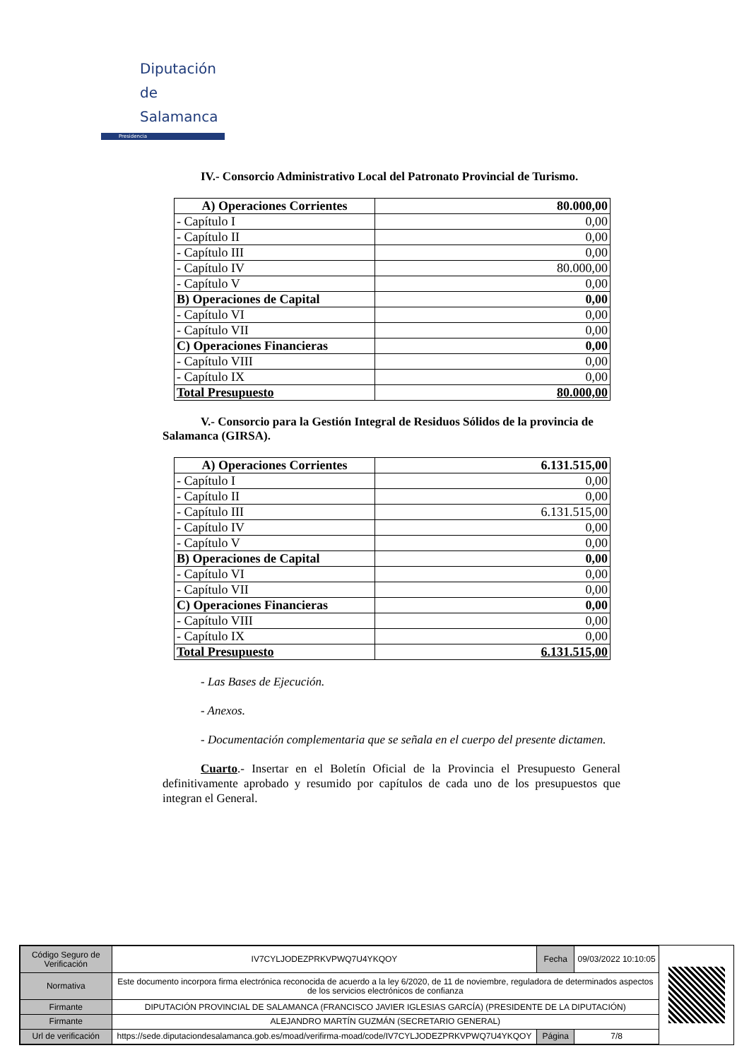Diputación
de Salamanca
Presidencia
IV.- Consorcio Administrativo Local del Patronato Provincial de Turismo.
| A) Operaciones Corrientes | 80.000,00 |
| - Capítulo I | 0,00 |
| - Capítulo II | 0,00 |
| - Capítulo III | 0,00 |
| - Capítulo IV | 80.000,00 |
| - Capítulo V | 0,00 |
| B) Operaciones de Capital | 0,00 |
| - Capítulo VI | 0,00 |
| - Capítulo VII | 0,00 |
| C) Operaciones Financieras | 0,00 |
| - Capítulo VIII | 0,00 |
| - Capítulo IX | 0,00 |
| Total Presupuesto | 80.000,00 |
V.- Consorcio para la Gestión Integral de Residuos Sólidos de la provincia de Salamanca (GIRSA).
| A) Operaciones Corrientes | 6.131.515,00 |
| - Capítulo I | 0,00 |
| - Capítulo II | 0,00 |
| - Capítulo III | 6.131.515,00 |
| - Capítulo IV | 0,00 |
| - Capítulo V | 0,00 |
| B) Operaciones de Capital | 0,00 |
| - Capítulo VI | 0,00 |
| - Capítulo VII | 0,00 |
| C) Operaciones Financieras | 0,00 |
| - Capítulo VIII | 0,00 |
| - Capítulo IX | 0,00 |
| Total Presupuesto | 6.131.515,00 |
- Las Bases de Ejecución.
- Anexos.
- Documentación complementaria que se señala en el cuerpo del presente dictamen.
Cuarto.- Insertar en el Boletín Oficial de la Provincia el Presupuesto General definitivamente aprobado y resumido por capítulos de cada uno de los presupuestos que integran el General.
| Código Seguro de Verificación | IV7CYLJODEZPRKVPWQ7U4YKQOY | Fecha | 09/03/2022 10:10:05 |
| Normativa | Este documento incorpora firma electrónica reconocida de acuerdo a la ley 6/2020, de 11 de noviembre, reguladora de determinados aspectos de los servicios electrónicos de confianza | | |
| Firmante | DIPUTACIÓN PROVINCIAL DE SALAMANCA (FRANCISCO JAVIER IGLESIAS GARCÍA) (PRESIDENTE DE LA DIPUTACIÓN) | | |
| Firmante | ALEJANDRO MARTÍN GUZMÁN (SECRETARIO GENERAL) | | |
| Url de verificación | https://sede.diputaciondesalamanca.gob.es/moad/verifirma-moad/code/IV7CYLJODEZPRKVPWQ7U4YKQOY | Página | 7/8 |